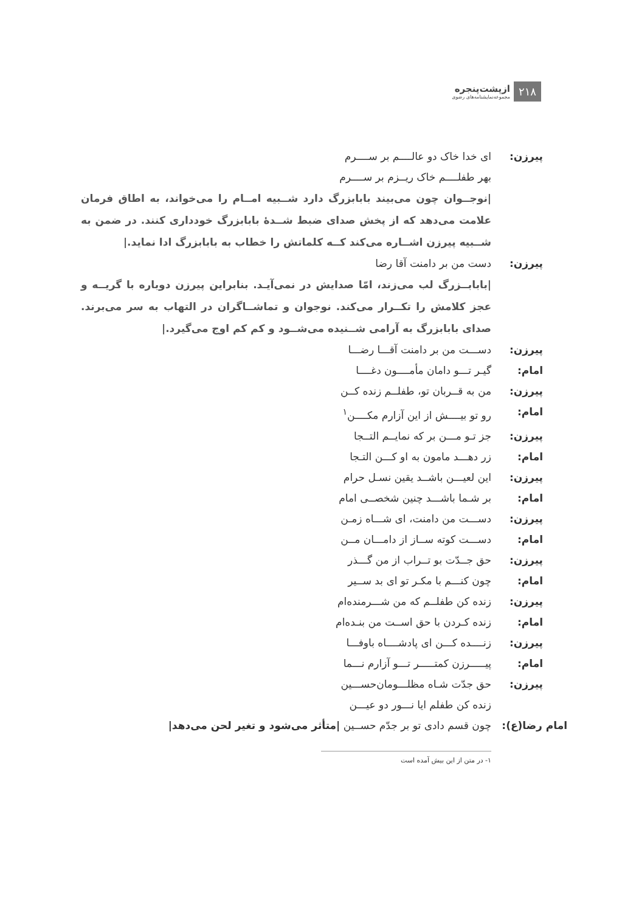۲۱۸
ازپشت‌پنجره
مجموعه‌نمایشنامه‌های رضوی
پیرزن: ای خدا خاک دو عالــــم بر ســــرم
بهر طفلــــم خاک ریــزم بر ســــرم
|نوجــوان چون می‌بیند بابابزرگ دارد شــبیه امــام را می‌خواند، به اطاق فرمان علامت می‌دهد که از پخش صدای ضبط شــدۀ بابابزرگ خودداری کنند. در ضمن به شــبیه پیرزن اشــاره می‌کند کــه کلماتش را خطاب به بابابزرگ ادا نماید.|
پیرزن: دست من بر دامنت آقا رضا
|بابابــزرگ لب می‌زند، امّا صدایش در نمی‌آیـد. بنابراین پیرزن دوباره با گریــه و عجز کلامش را تکــرار می‌کند. نوجوان و تماشــاگران در التهاب به سر می‌برند. صدای بابابزرگ به آرامی شــنیده می‌شــود و کم کم اوج می‌گیرد.|
پیرزن: دســـت من بر دامنت آقـــا رضـــا
امام: گیـر تـــو دامان مأمــــون دغــــا
پیرزن: من به قــربان تو، طفلــم زنده کــن
امام: رو تو بیــــش از این آزارم مکــــن<sup>۱</sup>
پیرزن: جز تـو مـــن بر که نمایــم التــجا
امام: زر دهـــد مامون به او کـــن التـجا
پیرزن: این لعیـــن باشــد یقین نسـل حرام
امام: بر شـما باشـــد چنین شخصــی امام
پیرزن: دســـت من دامنت، ای شـــاه زمـن
امام: دســـت کوته ســاز از دامـــان مــن
پیرزن: حق جــدّت بو تــراب از من گـــذر
امام: چون کنـــم با مکـر تو ای بد ســیر
پیرزن: زنده کن طفلــم که من شـــرمنده‌ام
امام: زنده کـردن با حق اســت من بنـده‌ام
پیرزن: زنــــده کـــن ای پادشــــاه باوفـــا
امام: پیـــــرزن کمتـــــر تـــو آزارم نـــما
پیرزن: حق جدّت شـاه مظلـــومان‌حســـین
زنده کن طفلم ایا نـــور دو عیـــن
امام رضا(ع): چون قسم دادی تو بر جدّم حســین |متأثر می‌شود و تغیر لحن می‌دهد|
۱- در متن از این بیش آمده است